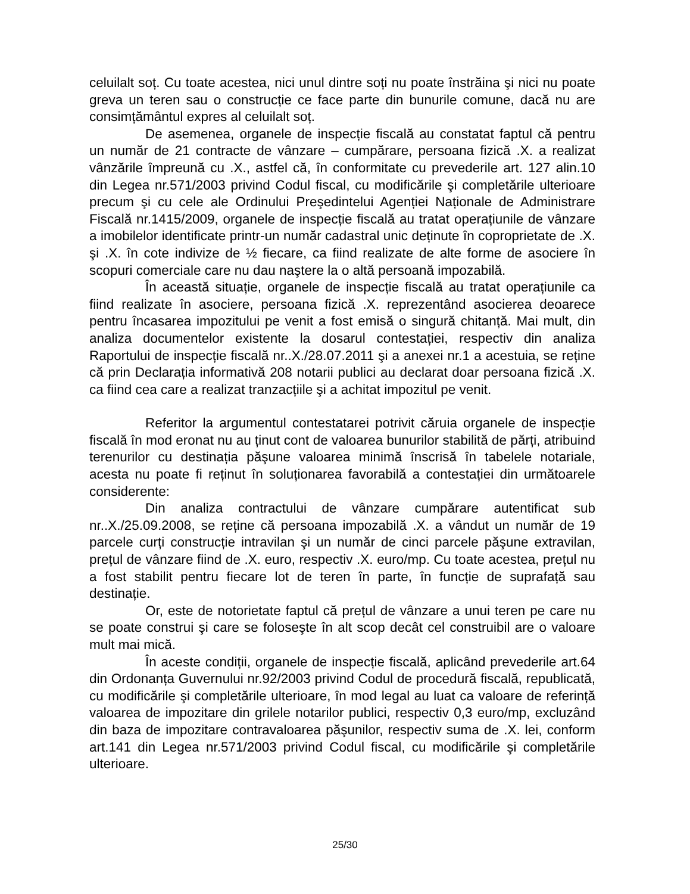celuilalt soț. Cu toate acestea, nici unul dintre soți nu poate înstrăina şi nici nu poate greva un teren sau o construcție ce face parte din bunurile comune, dacă nu are consimțământul expres al celuilalt soț.
De asemenea, organele de inspecție fiscală au constatat faptul că pentru un număr de 21 contracte de vânzare – cumpărare, persoana fizică .X. a realizat vânzările împreună cu .X., astfel că, în conformitate cu prevederile art. 127 alin.10 din Legea nr.571/2003 privind Codul fiscal, cu modificările şi completările ulterioare precum şi cu cele ale Ordinului Preşedintelui Agenției Naționale de Administrare Fiscală nr.1415/2009, organele de inspecție fiscală au tratat operațiunile de vânzare a imobilelor identificate printr-un număr cadastral unic deținute în coproprietate de .X. şi .X. în cote indivize de ½ fiecare, ca fiind realizate de alte forme de asociere în scopuri comerciale care nu dau naştere la o altă persoană impozabilă.
În această situație, organele de inspecție fiscală au tratat operațiunile ca fiind realizate în asociere, persoana fizică .X. reprezentând asocierea deoarece pentru încasarea impozitului pe venit a fost emisă o singură chitanță. Mai mult, din analiza documentelor existente la dosarul contestației, respectiv din analiza Raportului de inspecție fiscală nr..X./28.07.2011 şi a anexei nr.1 a acestuia, se reține că prin Declarația informativă 208 notarii publici au declarat doar persoana fizică .X. ca fiind cea care a realizat tranzacțiile şi a achitat impozitul pe venit.
Referitor la argumentul contestatarei potrivit căruia organele de inspecție fiscală în mod eronat nu au ținut cont de valoarea bunurilor stabilită de părți, atribuind terenurilor cu destinația păşune valoarea minimă înscrisă în tabelele notariale, acesta nu poate fi reținut în soluționarea favorabilă a contestației din următoarele considerente:
Din analiza contractului de vânzare cumpărare autentificat sub nr..X./25.09.2008, se reține că persoana impozabilă .X. a vândut un număr de 19 parcele curți construcție intravilan şi un număr de cinci parcele păşune extravilan, prețul de vânzare fiind de .X. euro, respectiv .X. euro/mp. Cu toate acestea, prețul nu a fost stabilit pentru fiecare lot de teren în parte, în funcție de suprafață sau destinație.
Or, este de notorietate faptul că prețul de vânzare a unui teren pe care nu se poate construi şi care se foloseşte în alt scop decât cel construibil are o valoare mult mai mică.
În aceste condiții, organele de inspecție fiscală, aplicând prevederile art.64 din Ordonanța Guvernului nr.92/2003 privind Codul de procedură fiscală, republicată, cu modificările şi completările ulterioare, în mod legal au luat ca valoare de referință valoarea de impozitare din grilele notarilor publici, respectiv 0,3 euro/mp, excluzând din baza de impozitare contravaloarea păşunilor, respectiv suma de .X. lei, conform art.141 din Legea nr.571/2003 privind Codul fiscal, cu modificările şi completările ulterioare.
25/30